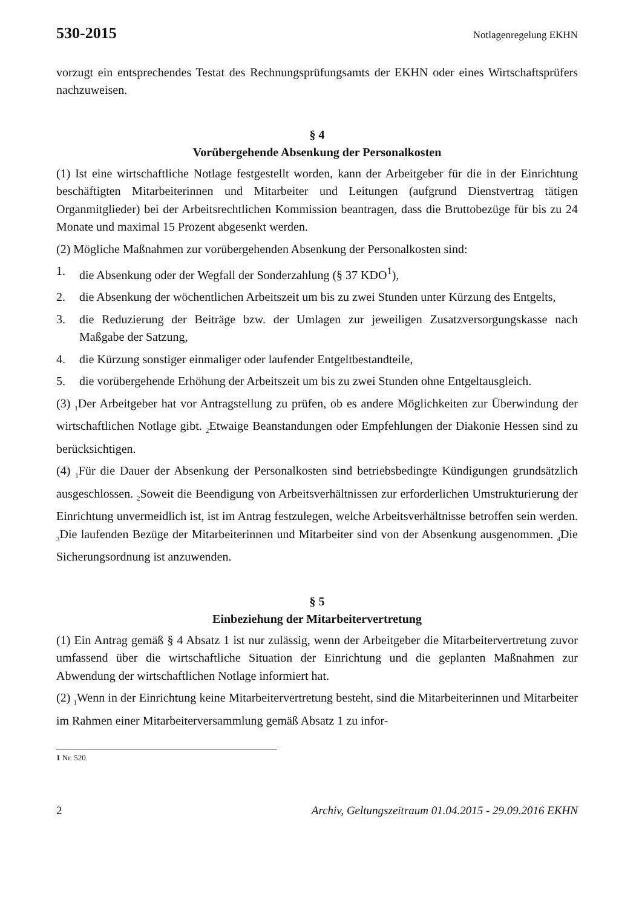530-2015 Notlagenregelung EKHN
vorzugt ein entsprechendes Testat des Rechnungsprüfungsamts der EKHN oder eines Wirtschaftsprüfers nachzuweisen.
§ 4
Vorübergehende Absenkung der Personalkosten
(1) Ist eine wirtschaftliche Notlage festgestellt worden, kann der Arbeitgeber für die in der Einrichtung beschäftigten Mitarbeiterinnen und Mitarbeiter und Leitungen (aufgrund Dienstvertrag tätigen Organmitglieder) bei der Arbeitsrechtlichen Kommission beantragen, dass die Bruttobezüge für bis zu 24 Monate und maximal 15 Prozent abgesenkt werden.
(2) Mögliche Maßnahmen zur vorübergehenden Absenkung der Personalkosten sind:
1. die Absenkung oder der Wegfall der Sonderzahlung (§ 37 KDO<sup>1</sup>),
2. die Absenkung der wöchentlichen Arbeitszeit um bis zu zwei Stunden unter Kürzung des Entgelts,
3. die Reduzierung der Beiträge bzw. der Umlagen zur jeweiligen Zusatzversorgungskasse nach Maßgabe der Satzung,
4. die Kürzung sonstiger einmaliger oder laufender Entgeltbestandteile,
5. die vorübergehende Erhöhung der Arbeitszeit um bis zu zwei Stunden ohne Entgeltausgleich.
(3) <sub>1</sub>Der Arbeitgeber hat vor Antragstellung zu prüfen, ob es andere Möglichkeiten zur Überwindung der wirtschaftlichen Notlage gibt. <sub>2</sub>Etwaige Beanstandungen oder Empfehlungen der Diakonie Hessen sind zu berücksichtigen.
(4) <sub>1</sub>Für die Dauer der Absenkung der Personalkosten sind betriebsbedingte Kündigungen grundsätzlich ausgeschlossen. <sub>2</sub>Soweit die Beendigung von Arbeitsverhältnissen zur erforderlichen Umstrukturierung der Einrichtung unvermeidlich ist, ist im Antrag festzulegen, welche Arbeitsverhältnisse betroffen sein werden. <sub>3</sub>Die laufenden Bezüge der Mitarbeiterinnen und Mitarbeiter sind von der Absenkung ausgenommen. <sub>4</sub>Die Sicherungsordnung ist anzuwenden.
§ 5
Einbeziehung der Mitarbeitervertretung
(1) Ein Antrag gemäß § 4 Absatz 1 ist nur zulässig, wenn der Arbeitgeber die Mitarbeitervertretung zuvor umfassend über die wirtschaftliche Situation der Einrichtung und die geplanten Maßnahmen zur Abwendung der wirtschaftlichen Notlage informiert hat.
(2) <sub>1</sub>Wenn in der Einrichtung keine Mitarbeitervertretung besteht, sind die Mitarbeiterinnen und Mitarbeiter im Rahmen einer Mitarbeiterversammlung gemäß Absatz 1 zu infor-
1 Nr. 520.
2 Archiv, Geltungszeitraum 01.04.2015 - 29.09.2016 EKHN